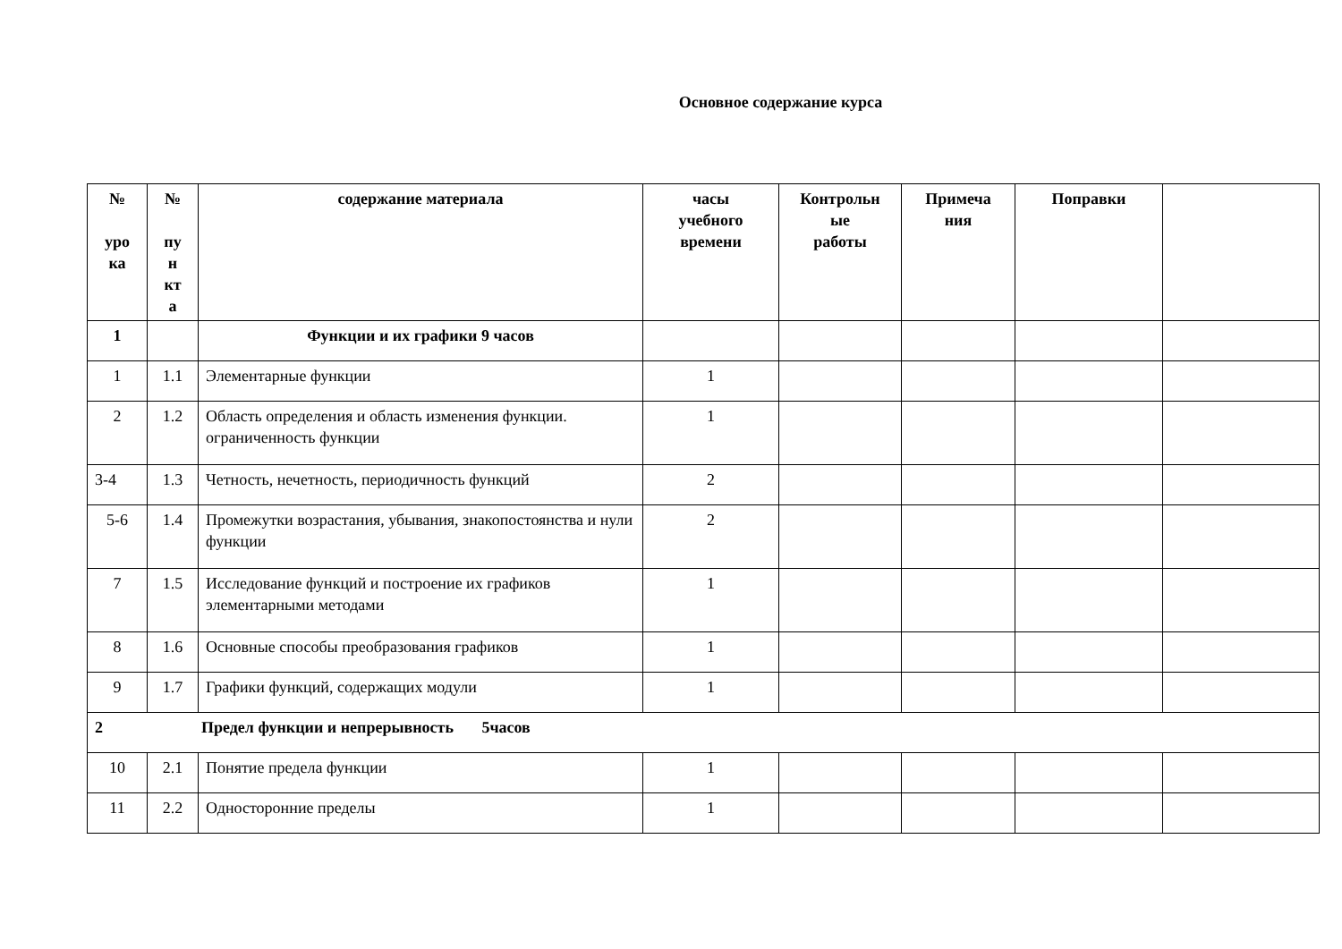Основное содержание курса
| № уро ка | № пу н кт а | содержание материала | часы учебного времени | Контрольн ые работы | Примеча ния | Поправки | |
| --- | --- | --- | --- | --- | --- | --- | --- |
| 1 | | Функции и их графики 9 часов | | | | | |
| 1 | 1.1 | Элементарные функции | 1 | | | | |
| 2 | 1.2 | Область определения и область изменения функции. ограниченность функции | 1 | | | | |
| 3-4 | 1.3 | Четность, нечетность, периодичность функций | 2 | | | | |
| 5-6 | 1.4 | Промежутки возрастания, убывания, знакопостоянства и нули функции | 2 | | | | |
| 7 | 1.5 | Исследование функций и построение их графиков элементарными методами | 1 | | | | |
| 8 | 1.6 | Основные способы преобразования графиков | 1 | | | | |
| 9 | 1.7 | Графики функций, содержащих модули | 1 | | | | |
| 2 Предел функции и непрерывность 5часов | | | | | | | |
| 10 | 2.1 | Понятие предела функции | 1 | | | | |
| 11 | 2.2 | Односторонние пределы | 1 | | | | |